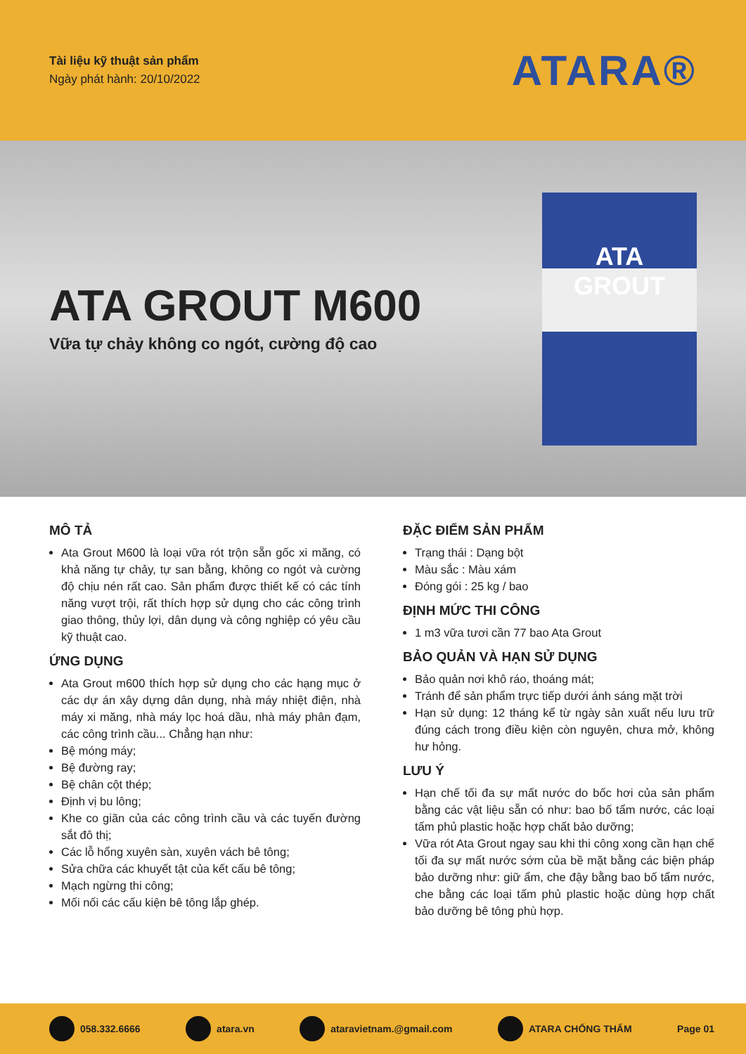Tài liệu kỹ thuật sản phẩm
Ngày phát hành: 20/10/2022
ATARA®
ATA GROUT M600
Vữa tự chảy không co ngót, cường độ cao
ATA
GROUT
MÔ TẢ
Ata Grout M600 là loại vữa rót trộn sẵn gốc xi măng, có khả năng tự chảy, tự san bằng, không co ngót và cường độ chịu nén rất cao. Sản phẩm được thiết kế có các tính năng vượt trội, rất thích hợp sử dụng cho các công trình giao thông, thủy lợi, dân dụng và công nghiệp có yêu cầu kỹ thuật cao.
ỨNG DỤNG
Ata Grout m600 thích hợp sử dụng cho các hạng mục ở các dự án xây dựng dân dụng, nhà máy nhiệt điện, nhà máy xi măng, nhà máy lọc hoá dầu, nhà máy phân đạm, các công trình cầu... Chẳng hạn như:
Bệ móng máy;
Bệ đường ray;
Bệ chân cột thép;
Định vị bu lông;
Khe co giãn của các công trình cầu và các tuyến đường sắt đô thị;
Các lỗ hổng xuyên sàn, xuyên vách bê tông;
Sửa chữa các khuyết tật của kết cấu bê tông;
Mạch ngừng thi công;
Mối nối các cấu kiện bê tông lắp ghép.
ĐẶC ĐIỂM SẢN PHẨM
Trạng thái : Dạng bột
Màu sắc : Màu xám
Đóng gói : 25 kg / bao
ĐỊNH MỨC THI CÔNG
1 m3 vữa tươi cần 77 bao Ata Grout
BẢO QUẢN VÀ HẠN SỬ DỤNG
Bảo quản nơi khô ráo, thoáng mát;
Tránh để sản phẩm trực tiếp dưới ánh sáng mặt trời
Hạn sử dụng: 12 tháng kể từ ngày sản xuất nếu lưu trữ đúng cách trong điều kiện còn nguyên, chưa mở, không hư hỏng.
LƯU Ý
Hạn chế tối đa sự mất nước do bốc hơi của sản phẩm bằng các vật liệu sẵn có như: bao bố tẩm nước, các loại tấm phủ plastic hoặc hợp chất bảo dưỡng;
Vữa rót Ata Grout ngay sau khi thi công xong cần hạn chế tối đa sự mất nước sớm của bề mặt bằng các biện pháp bảo dưỡng như: giữ ẩm, che đậy bằng bao bố tẩm nước, che bằng các loại tấm phủ plastic hoặc dùng hợp chất bảo dưỡng bê tông phù hợp.
058.332.6666 atara.vn ataravietnam.@gmail.com ATARA CHỐNG THẤM Page 01